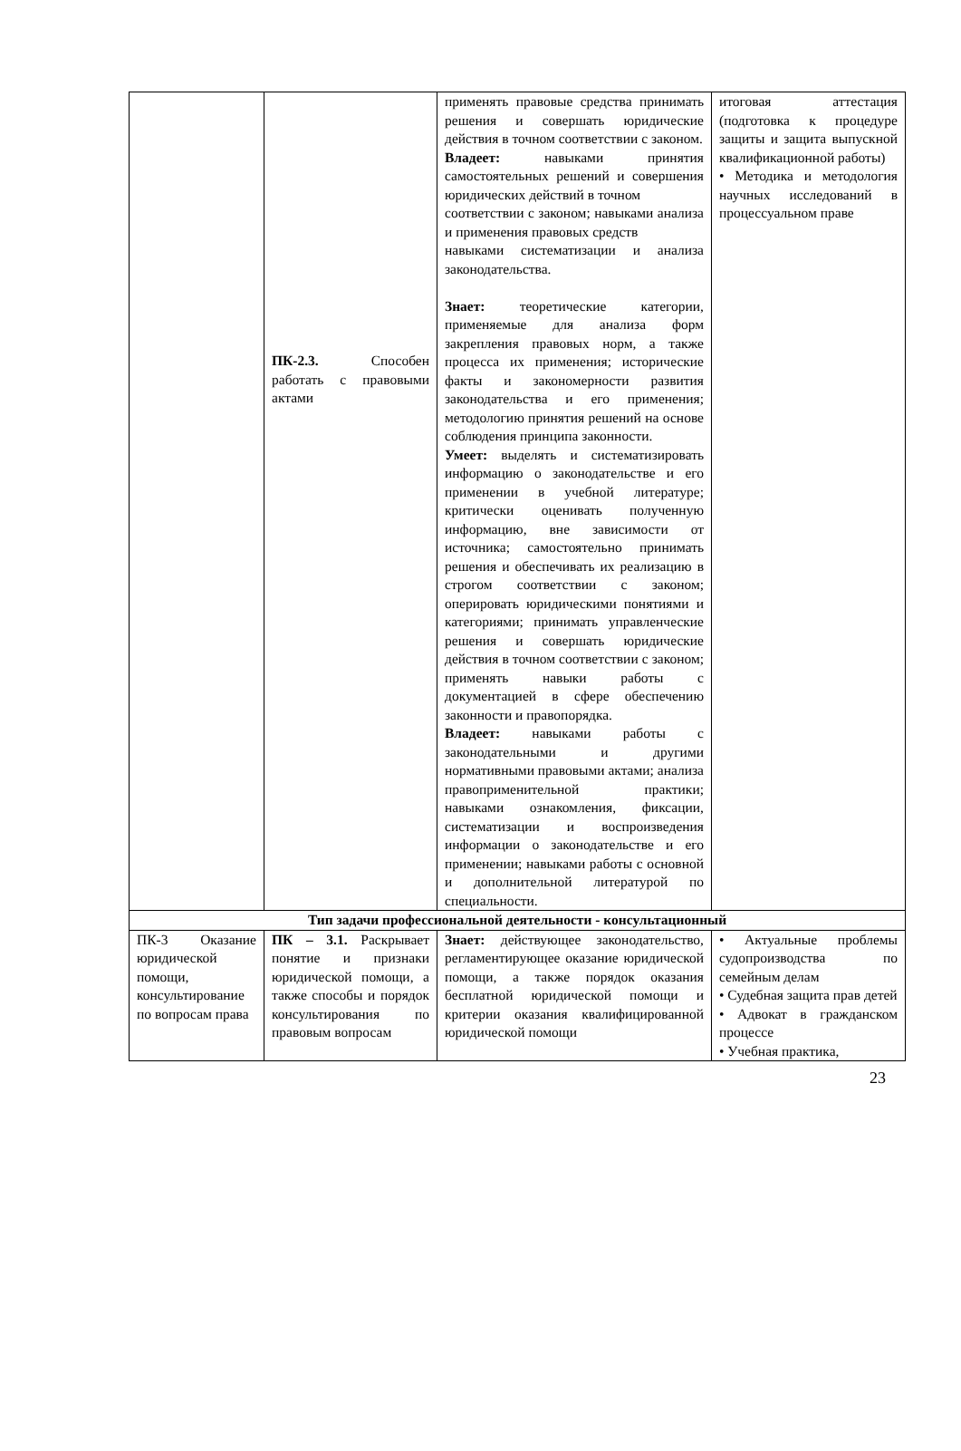| | ПК-2.3. Способен работать с правовыми актами | применять правовые средства принимать решения и совершать юридические действия в точном соответствии с законом. Владеет: навыками принятия самостоятельных решений и совершения юридических действий в точном соответствии с законом; навыками анализа и применения правовых средств навыками систематизации и анализа законодательства. Знает: теоретические категории, применяемые для анализа форм закрепления правовых норм, а также процесса их применения; исторические факты и закономерности развития законодательства и его применения; методологию принятия решений на основе соблюдения принципа законности. Умеет: выделять и систематизировать информацию о законодательстве и его применении в учебной литературе; критически оценивать полученную информацию, вне зависимости от источника; самостоятельно принимать решения и обеспечивать их реализацию в строгом соответствии с законом; оперировать юридическими понятиями и категориями; принимать управленческие решения и совершать юридические действия в точном соответствии с законом; применять навыки работы с документацией в сфере обеспечению законности и правопорядка. Владеет: навыками работы с законодательными и другими нормативными правовыми актами; анализа правоприменительной практики; навыками ознакомления, фиксации, систематизации и воспроизведения информации о законодательстве и его применении; навыками работы с основной и дополнительной литературой по специальности. | итоговая аттестация (подготовка к процедуре защиты и защита выпускной квалификационной работы) • Методика и методология научных исследований в процессуальном праве |
| Тип задачи профессиональной деятельности - консультационный | | | |
| ПК-3 Оказание юридической помощи, консультирование по вопросам права | ПК – 3.1. Раскрывает понятие и признаки юридической помощи, а также способы и порядок консультирования по правовым вопросам | Знает: действующее законодательство, регламентирующее оказание юридической помощи, а также порядок оказания бесплатной юридической помощи и критерии оказания квалифицированной юридической помощи | • Актуальные проблемы судопроизводства по семейным делам • Судебная защита прав детей • Адвокат в гражданском процессе • Учебная практика, |
23